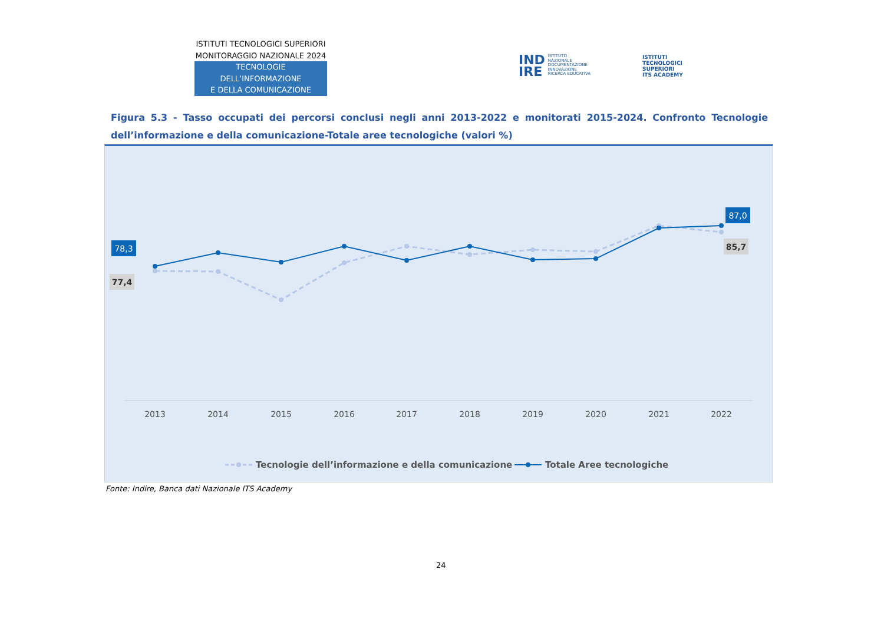ISTITUTI TECNOLOGICI SUPERIORI
MONITORAGGIO NAZIONALE 2024
TECNOLOGIE DELL’INFORMAZIONE
E DELLA COMUNICAZIONE
IND
IRE ISTITUTO
NAZIONALE
DOCUMENTAZIONE
INNOVAZIONE
RICERCA EDUCATIVA
ISTITUTI
TECNOLOGICI
SUPERIORI
ITS ACADEMY
Figura 5.3 - Tasso occupati dei percorsi conclusi negli anni 2013-2022 e monitorati 2015-2024. Confronto Tecnologie dell’informazione e della comunicazione-Totale aree tecnologiche (valori %)
78,3
77,4
87,0
85,7
2013
2014
2015
2016
2017
2018
2019
2020
2021
2022
Tecnologie dell’informazione e della comunicazione
Totale Aree tecnologiche
Fonte: Indire, Banca dati Nazionale ITS Academy
24